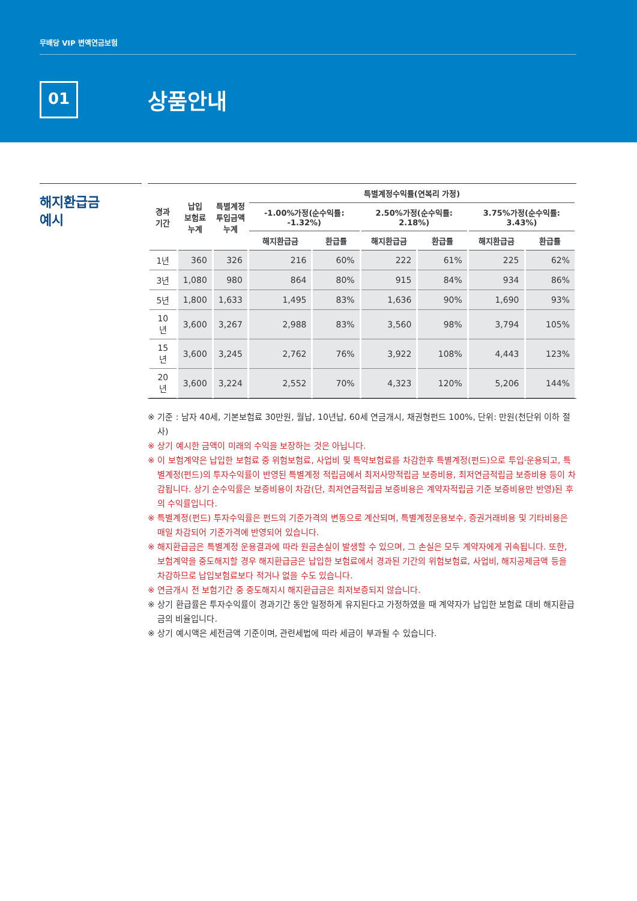무배당 VIP 변액연금보험
01 상품안내
해지환급금
예시
| 경과 기간 | 납입 보험료 누계 | 특별계정 투입금액 누계 | 특별계정수익률(연복리 가정) | | | | | |
| --- | --- | --- | --- | --- | --- | --- | --- | --- |
| | | | -1.00%가정(순수익률: -1.32%) | | 2.50%가정(순수익률: 2.18%) | | 3.75%가정(순수익률: 3.43%) | |
| | | | 해지환급금 | 환급률 | 해지환급금 | 환급률 | 해지환급금 | 환급률 |
| 1년 | 360 | 326 | 216 | 60% | 222 | 61% | 225 | 62% |
| 3년 | 1,080 | 980 | 864 | 80% | 915 | 84% | 934 | 86% |
| 5년 | 1,800 | 1,633 | 1,495 | 83% | 1,636 | 90% | 1,690 | 93% |
| 10년 | 3,600 | 3,267 | 2,988 | 83% | 3,560 | 98% | 3,794 | 105% |
| 15년 | 3,600 | 3,245 | 2,762 | 76% | 3,922 | 108% | 4,443 | 123% |
| 20년 | 3,600 | 3,224 | 2,552 | 70% | 4,323 | 120% | 5,206 | 144% |
※ 기준 : 남자 40세, 기본보험료 30만원, 월납, 10년납, 60세 연금개시, 채권형펀드 100%, 단위: 만원(천단위 이하 절사)
※ 상기 예시한 금액이 미래의 수익을 보장하는 것은 아닙니다.
※ 이 보험계약은 납입한 보험료 중 위험보험료, 사업비 및 특약보험료를 차감한후 특별계정(펀드)으로 투입·운용되고, 특별계정(펀드)의 투자수익률이 반영된 특별계정 적립금에서 최저사망적립금 보증비용, 최저연금적립금 보증비용 등이 차감됩니다. 상기 순수익률은 보증비용이 차감(단, 최저연금적립금 보증비용은 계약자적립금 기준 보증비용만 반영)된 후의 수익률입니다.
※ 특별계정(펀드) 투자수익률은 펀드의 기준가격의 변동으로 계산되며, 특별계정운용보수, 증권거래비용 및 기타비용은 매일 차감되어 기준가격에 반영되어 있습니다.
※ 해지환급금은 특별계정 운용결과에 따라 원금손실이 발생할 수 있으며, 그 손실은 모두 계약자에게 귀속됩니다. 또한, 보험계약을 중도해지할 경우 해지환급금은 납입한 보험료에서 경과된 기간의 위험보험료, 사업비, 해지공제금액 등을 차감하므로 납입보험료보다 적거나 없을 수도 있습니다.
※ 연금개시 전 보험기간 중 중도해지시 해지환급금은 최저보증되지 않습니다.
※ 상기 환급률은 투자수익률이 경과기간 동안 일정하게 유지된다고 가정하였을 때 계약자가 납입한 보험료 대비 해지환급금의 비율입니다.
※ 상기 예시액은 세전금액 기준이며, 관련세법에 따라 세금이 부과될 수 있습니다.